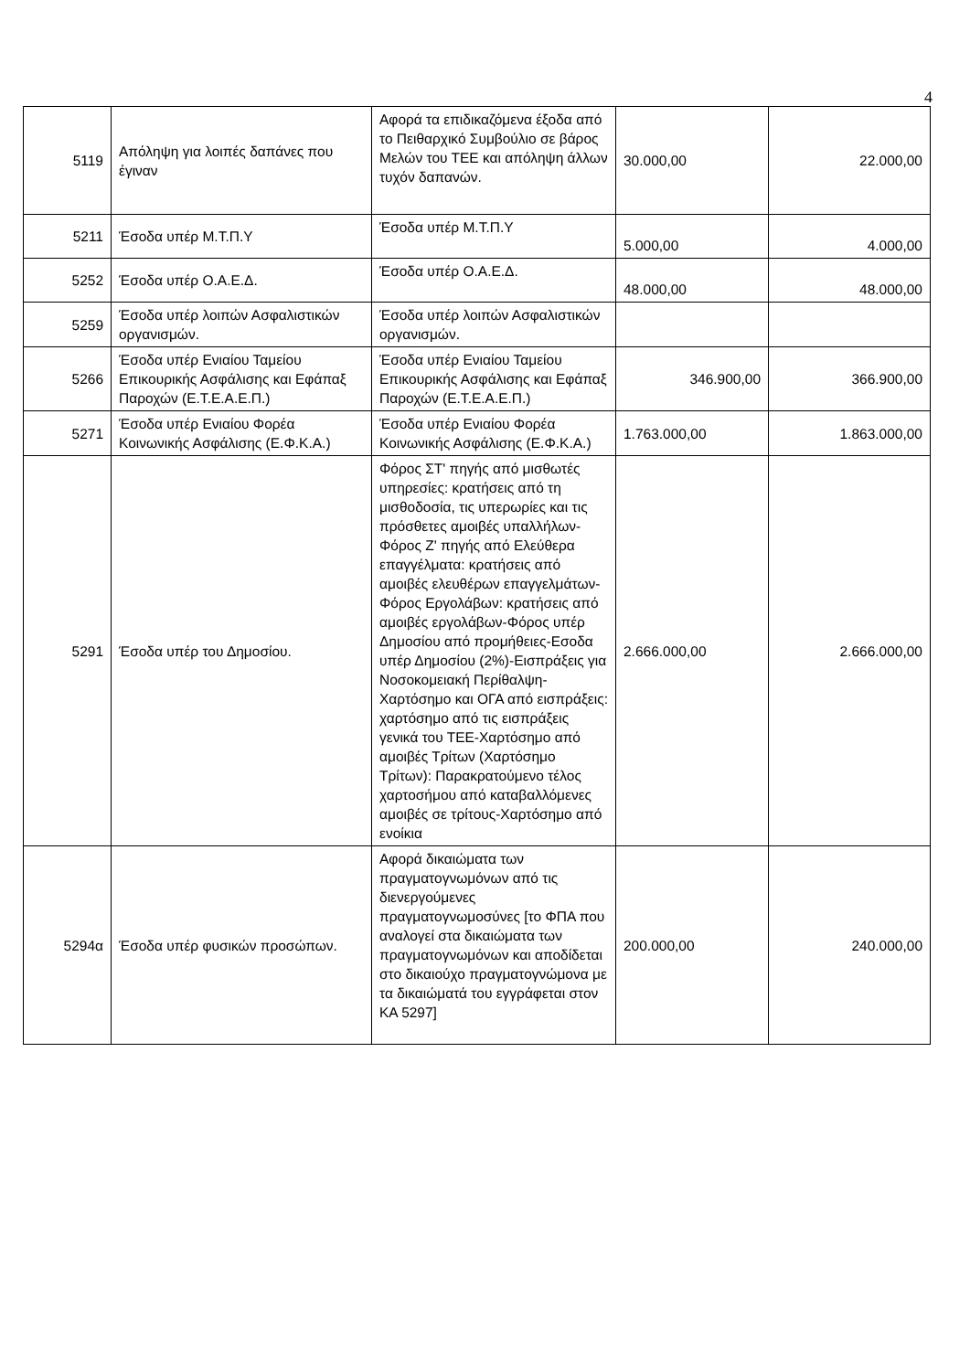4
| 5119 | Απόληψη για λοιπές δαπάνες που έγιναν | Αφορά τα επιδικαζόμενα έξοδα από το Πειθαρχικό Συμβούλιο σε βάρος Μελών του ΤΕΕ και απόληψη άλλων τυχόν δαπανών. | 30.000,00 | 22.000,00 |
| 5211 | Έσοδα υπέρ Μ.Τ.Π.Υ | Έσοδα υπέρ Μ.Τ.Π.Υ | 5.000,00 | 4.000,00 |
| 5252 | Έσοδα υπέρ Ο.Α.Ε.Δ. | Έσοδα υπέρ Ο.Α.Ε.Δ. | 48.000,00 | 48.000,00 |
| 5259 | Έσοδα υπέρ λοιπών Ασφαλιστικών οργανισμών. | Έσοδα υπέρ λοιπών Ασφαλιστικών οργανισμών. | | |
| 5266 | Έσοδα υπέρ Ενιαίου Ταμείου Επικουρικής Ασφάλισης και Εφάπαξ Παροχών (Ε.Τ.Ε.Α.Ε.Π.) | Έσοδα υπέρ Ενιαίου Ταμείου Επικουρικής Ασφάλισης και Εφάπαξ Παροχών (Ε.Τ.Ε.Α.Ε.Π.) | 346.900,00 | 366.900,00 |
| 5271 | Έσοδα υπέρ Ενιαίου Φορέα Κοινωνικής Ασφάλισης (Ε.Φ.Κ.Α.) | Έσοδα υπέρ Ενιαίου Φορέα Κοινωνικής Ασφάλισης (Ε.Φ.Κ.Α.) | 1.763.000,00 | 1.863.000,00 |
| 5291 | Έσοδα υπέρ του Δημοσίου. | Φόρος ΣΤ' πηγής από μισθωτές υπηρεσίες: κρατήσεις από τη μισθοδοσία, τις υπερωρίες και τις πρόσθετες αμοιβές υπαλλήλων-Φόρος Ζ' πηγής από Ελεύθερα επαγγέλματα: κρατήσεις από αμοιβές ελευθέρων επαγγελμάτων-Φόρος Εργολάβων: κρατήσεις από αμοιβές εργολάβων-Φόρος υπέρ Δημοσίου από προμήθειες-Εσοδα υπέρ Δημοσίου (2%)-Εισπράξεις για Νοσοκομειακή Περίθαλψη-Χαρτόσημο και ΟΓΑ από εισπράξεις: χαρτόσημο από τις εισπράξεις γενικά του ΤΕΕ-Χαρτόσημο από αμοιβές Τρίτων (Χαρτόσημο Τρίτων): Παρακρατούμενο τέλος χαρτοσήμου από καταβαλλόμενες αμοιβές σε τρίτους-Χαρτόσημο από ενοίκια | 2.666.000,00 | 2.666.000,00 |
| 5294α | Έσοδα υπέρ φυσικών προσώπων. | Αφορά δικαιώματα των πραγματογνωμόνων από τις διενεργούμενες πραγματογνωμοσύνες [το ΦΠΑ που αναλογεί στα δικαιώματα των πραγματογνωμόνων και αποδίδεται στο δικαιούχο πραγματογνώμονα με τα δικαιώματά του εγγράφεται στον ΚΑ 5297] | 200.000,00 | 240.000,00 |